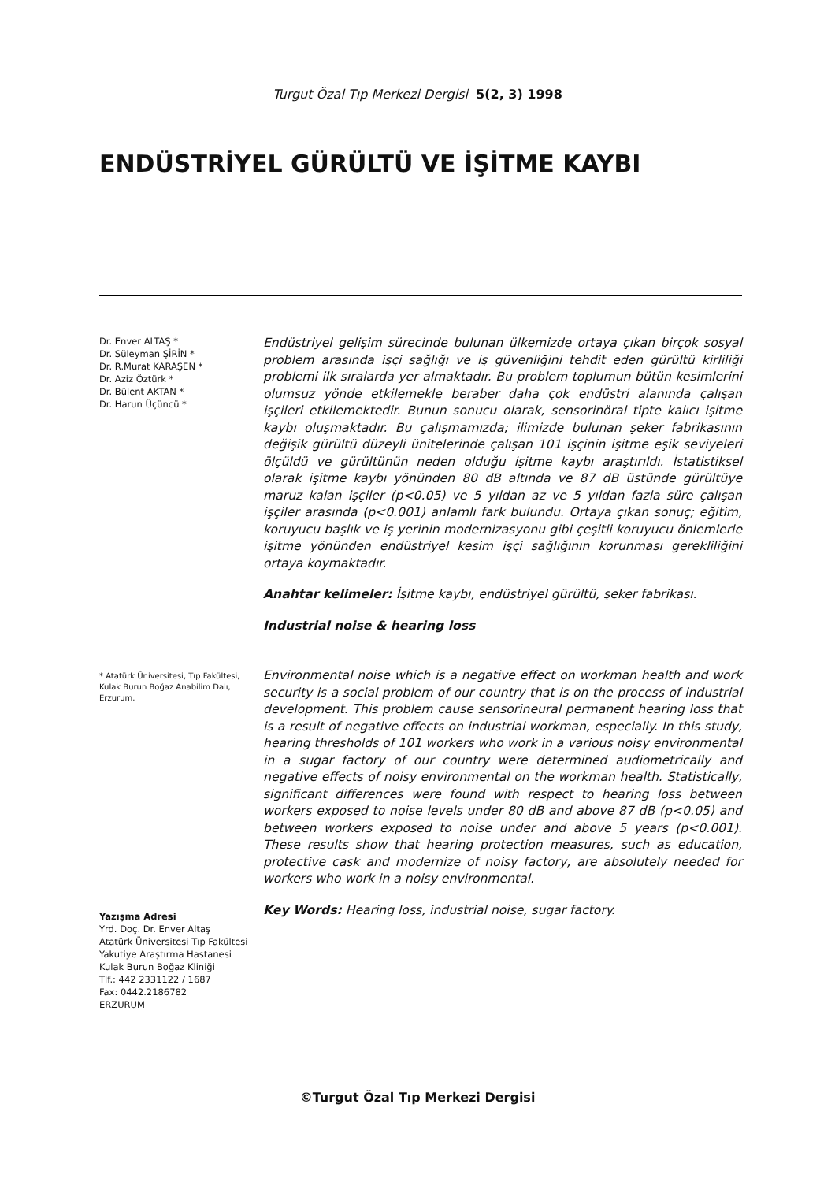Turgut Özal Tıp Merkezi Dergisi 5(2, 3) 1998
ENDÜSTRİYEL GÜRÜLTÜ VE İŞİTME KAYBI
Dr. Enver ALTAŞ *
Dr. Süleyman ŞİRİN *
Dr. R.Murat KARAŞEN *
Dr. Aziz Öztürk *
Dr. Bülent AKTAN *
Dr. Harun Üçüncü *
* Atatürk Üniversitesi, Tıp Fakültesi, Kulak Burun Boğaz Anabilim Dalı, Erzurum.
Yazışma Adresi
Yrd. Doç. Dr. Enver Altaş
Atatürk Üniversitesi Tıp Fakültesi
Yakutiye Araştırma Hastanesi
Kulak Burun Boğaz Kliniği
Tlf.: 442 2331122 / 1687
Fax: 0442.2186782
ERZURUM
Endüstriyel gelişim sürecinde bulunan ülkemizde ortaya çıkan birçok sosyal problem arasında işçi sağlığı ve iş güvenliğini tehdit eden gürültü kirliliği problemi ilk sıralarda yer almaktadır. Bu problem toplumun bütün kesimlerini olumsuz yönde etkilemekle beraber daha çok endüstri alanında çalışan işçileri etkilemektedir. Bunun sonucu olarak, sensorinöral tipte kalıcı işitme kaybı oluşmaktadır. Bu çalışmamızda; ilimizde bulunan şeker fabrikasının değişik gürültü düzeyli ünitelerinde çalışan 101 işçinin işitme eşik seviyeleri ölçüldü ve gürültünün neden olduğu işitme kaybı araştırıldı. İstatistiksel olarak işitme kaybı yönünden 80 dB altında ve 87 dB üstünde gürültüye maruz kalan işçiler (p<0.05) ve 5 yıldan az ve 5 yıldan fazla süre çalışan işçiler arasında (p<0.001) anlamlı fark bulundu. Ortaya çıkan sonuç; eğitim, koruyucu başlık ve iş yerinin modernizasyonu gibi çeşitli koruyucu önlemlerle işitme yönünden endüstriyel kesim işçi sağlığının korunması gerekliliğini ortaya koymaktadır.
Anahtar kelimeler: İşitme kaybı, endüstriyel gürültü, şeker fabrikası.
Industrial noise & hearing loss
Environmental noise which is a negative effect on workman health and work security is a social problem of our country that is on the process of industrial development. This problem cause sensorineural permanent hearing loss that is a result of negative effects on industrial workman, especially. In this study, hearing thresholds of 101 workers who work in a various noisy environmental in a sugar factory of our country were determined audiometrically and negative effects of noisy environmental on the workman health. Statistically, significant differences were found with respect to hearing loss between workers exposed to noise levels under 80 dB and above 87 dB (p<0.05) and between workers exposed to noise under and above 5 years (p<0.001). These results show that hearing protection measures, such as education, protective cask and modernize of noisy factory, are absolutely needed for workers who work in a noisy environmental.
Key Words: Hearing loss, industrial noise, sugar factory.
©Turgut Özal Tıp Merkezi Dergisi